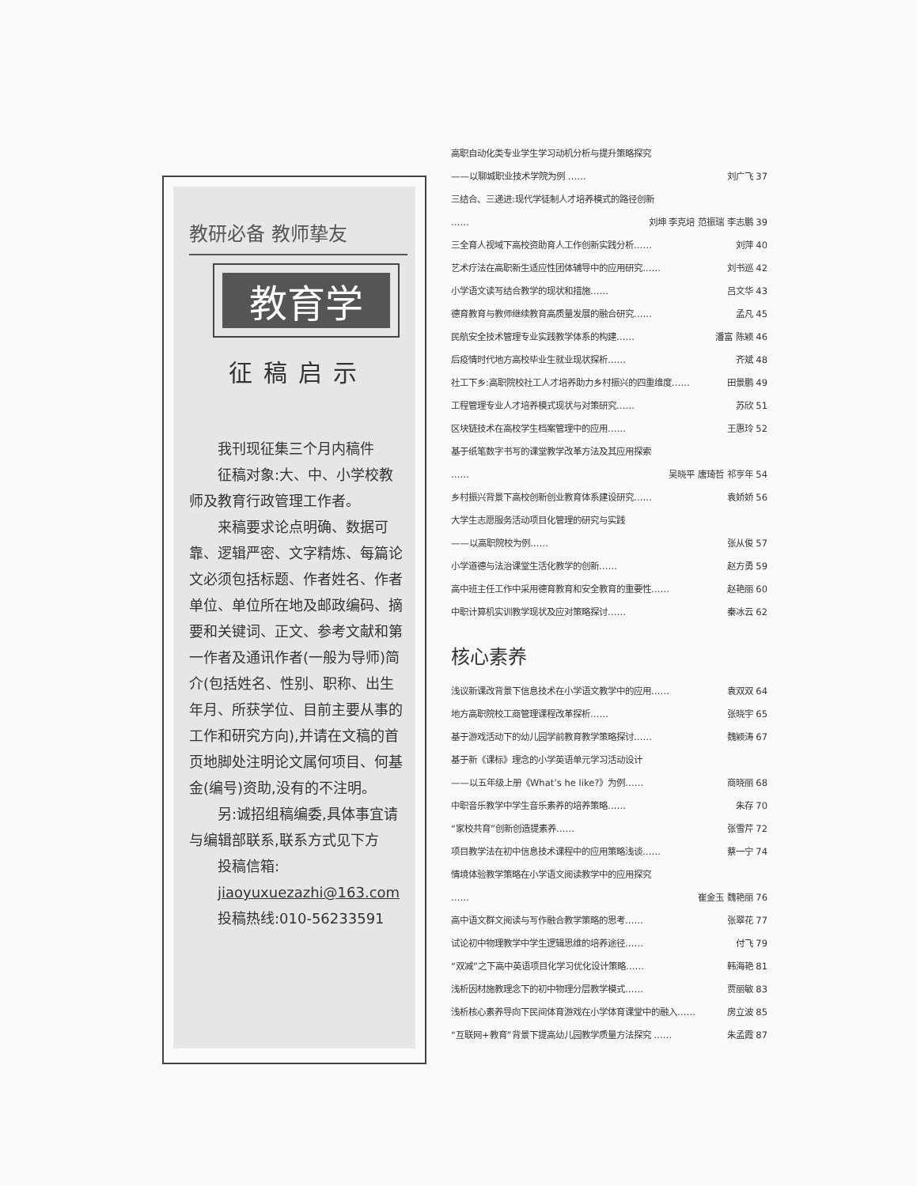教研必备 教师挚友
教育学
征稿启示
我刊现征集三个月内稿件
征稿对象:大、中、小学校教师及教育行政管理工作者。
来稿要求论点明确、数据可靠、逻辑严密、文字精炼、每篇论文必须包括标题、作者姓名、作者单位、单位所在地及邮政编码、摘要和关键词、正文、参考文献和第一作者及通讯作者(一般为导师)简介(包括姓名、性别、职称、出生年月、所获学位、目前主要从事的工作和研究方向),并请在文稿的首页地脚处注明论文属何项目、何基金(编号)资助,没有的不注明。
另:诚招组稿编委,具体事宜请与编辑部联系,联系方式见下方
投稿信箱:
jiaoyuxuezazhi@163.com
投稿热线:010-56233591
高职自动化类专业学生学习动机分析与提升策略探究
——以聊城职业技术学院为例 …… 刘广飞 37
三结合、三递进:现代学徒制人才培养模式的路径创新
…… 刘坤 李克培 范振瑞 李志鹏 39
三全育人视域下高校资助育人工作创新实践分析…… 刘萍 40
艺术疗法在高职新生适应性团体辅导中的应用研究…… 刘书巡 42
小学语文读写结合教学的现状和措施…… 吕文华 43
德育教育与教师继续教育高质量发展的融合研究…… 孟凡 45
民航安全技术管理专业实践教学体系的构建…… 潘富 陈颖 46
后疫情时代地方高校毕业生就业现状探析…… 齐斌 48
社工下乡:高职院校社工人才培养助力乡村振兴的四重维度…… 田景鹏 49
工程管理专业人才培养模式现状与对策研究…… 苏欣 51
区块链技术在高校学生档案管理中的应用…… 王惠玲 52
基于纸笔数字书写的课堂教学改革方法及其应用探索
…… 吴晓平 唐琦哲 祁亨年 54
乡村振兴背景下高校创新创业教育体系建设研究…… 袁娇娇 56
大学生志愿服务活动项目化管理的研究与实践
——以高职院校为例…… 张从俊 57
小学道德与法治课堂生活化教学的创新…… 赵方勇 59
高中班主任工作中采用德育教育和安全教育的重要性…… 赵艳丽 60
中职计算机实训教学现状及应对策略探讨…… 秦冰云 62
核心素养
浅议新课改背景下信息技术在小学语文教学中的应用…… 袁双双 64
地方高职院校工商管理课程改革探析…… 张晓宇 65
基于游戏活动下的幼儿园学前教育教学策略探讨…… 魏颖涛 67
基于新《课标》理念的小学英语单元学习活动设计
——以五年级上册《What’s he like?》为例…… 商晓丽 68
中职音乐教学中学生音乐素养的培养策略…… 朱存 70
“家校共育”创新创造提素养…… 张雪芹 72
项目教学法在初中信息技术课程中的应用策略浅谈…… 蔡一宁 74
情境体验教学策略在小学语文阅读教学中的应用探究
…… 崔金玉 魏艳丽 76
高中语文群文阅读与写作融合教学策略的思考…… 张翠花 77
试论初中物理教学中学生逻辑思维的培养途径…… 付飞 79
“双减”之下高中英语项目化学习优化设计策略…… 韩海艳 81
浅析因材施教理念下的初中物理分层教学模式…… 贾丽敏 83
浅析核心素养导向下民间体育游戏在小学体育课堂中的融入…… 房立波 85
“互联网+教育”背景下提高幼儿园教学质量方法探究 …… 朱孟霞 87